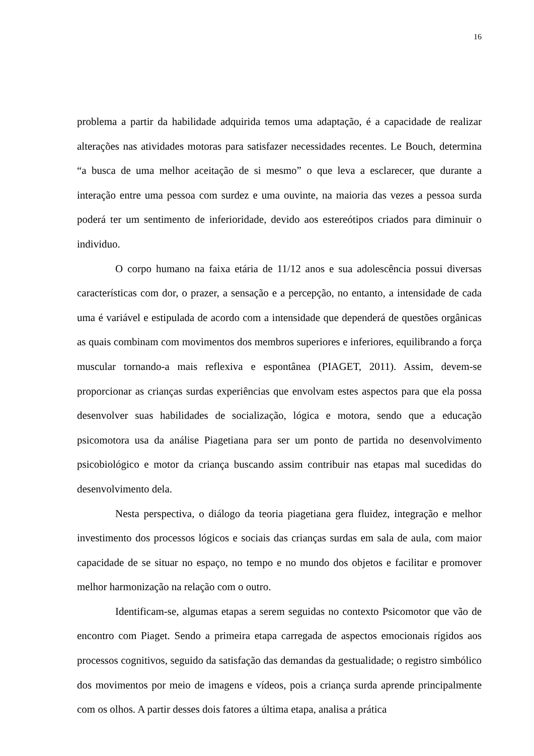16
problema a partir da habilidade adquirida temos uma adaptação, é a capacidade de realizar alterações nas atividades motoras para satisfazer necessidades recentes. Le Bouch, determina “a busca de uma melhor aceitação de si mesmo” o que leva a esclarecer, que durante a interação entre uma pessoa com surdez e uma ouvinte, na maioria das vezes a pessoa surda poderá ter um sentimento de inferioridade, devido aos estereótipos criados para diminuir o individuo.
O corpo humano na faixa etária de 11/12 anos e sua adolescência possui diversas características com dor, o prazer, a sensação e a percepção, no entanto, a intensidade de cada uma é variável e estipulada de acordo com a intensidade que dependerá de questões orgânicas as quais combinam com movimentos dos membros superiores e inferiores, equilibrando a força muscular tornando-a mais reflexiva e espontânea (PIAGET, 2011). Assim, devem-se proporcionar as crianças surdas experiências que envolvam estes aspectos para que ela possa desenvolver suas habilidades de socialização, lógica e motora, sendo que a educação psicomotora usa da análise Piagetiana para ser um ponto de partida no desenvolvimento psicobiológico e motor da criança buscando assim contribuir nas etapas mal sucedidas do desenvolvimento dela.
Nesta perspectiva, o diálogo da teoria piagetiana gera fluidez, integração e melhor investimento dos processos lógicos e sociais das crianças surdas em sala de aula, com maior capacidade de se situar no espaço, no tempo e no mundo dos objetos e facilitar e promover melhor harmonização na relação com o outro.
Identificam-se, algumas etapas a serem seguidas no contexto Psicomotor que vão de encontro com Piaget. Sendo a primeira etapa carregada de aspectos emocionais rígidos aos processos cognitivos, seguido da satisfação das demandas da gestualidade; o registro simbólico dos movimentos por meio de imagens e vídeos, pois a criança surda aprende principalmente com os olhos. A partir desses dois fatores a última etapa, analisa a prática